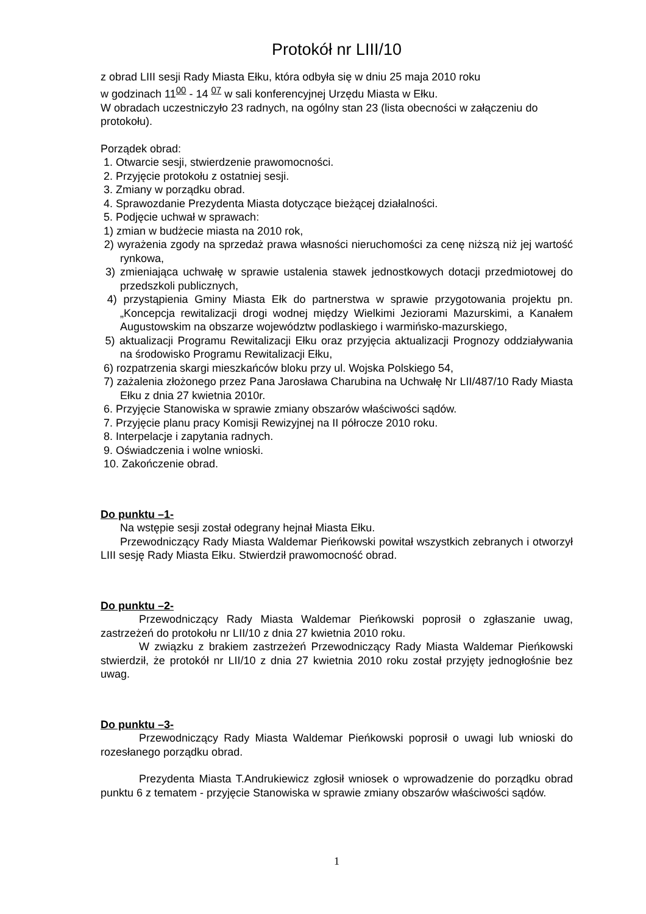Protokół nr LIII/10
z obrad LIII sesji Rady Miasta Ełku, która odbyła się w dniu 25 maja 2010 roku
w godzinach 11<sup>00</sup> - 14 <sup>07</sup> w sali konferencyjnej Urzędu Miasta w Ełku.
W obradach uczestniczyło 23 radnych, na ogólny stan 23 (lista obecności w załączeniu do protokołu).
Porządek obrad:
1. Otwarcie sesji, stwierdzenie prawomocności.
2. Przyjęcie protokołu z ostatniej sesji.
3. Zmiany w porządku obrad.
4. Sprawozdanie Prezydenta Miasta dotyczące bieżącej działalności.
5. Podjęcie uchwał w sprawach:
1) zmian w budżecie miasta na 2010 rok,
2) wyrażenia zgody na sprzedaż prawa własności nieruchomości za cenę niższą niż jej wartość rynkowa,
3) zmieniająca uchwałę w sprawie ustalenia stawek jednostkowych dotacji przedmiotowej do przedszkoli publicznych,
4) przystąpienia Gminy Miasta Ełk do partnerstwa w sprawie przygotowania projektu pn. „Koncepcja rewitalizacji drogi wodnej między Wielkimi Jeziorami Mazurskimi, a Kanałem Augustowskim na obszarze województw podlaskiego i warmińsko-mazurskiego,
5) aktualizacji Programu Rewitalizacji Ełku oraz przyjęcia aktualizacji Prognozy oddziaływania na środowisko Programu Rewitalizacji Ełku,
6) rozpatrzenia skargi mieszkańców bloku przy ul. Wojska Polskiego 54,
7) zażalenia złożonego przez Pana Jarosława Charubina na Uchwałę Nr LII/487/10 Rady Miasta Ełku z dnia 27 kwietnia 2010r.
6. Przyjęcie Stanowiska w sprawie zmiany obszarów właściwości sądów.
7. Przyjęcie planu pracy Komisji Rewizyjnej na II półrocze 2010 roku.
8. Interpelacje i zapytania radnych.
9. Oświadczenia i wolne wnioski.
10. Zakończenie obrad.
Do punktu –1-
Na wstępie sesji został odegrany hejnał Miasta Ełku.
Przewodniczący Rady Miasta Waldemar Pieńkowski powitał wszystkich zebranych i otworzył LIII sesję Rady Miasta Ełku. Stwierdził prawomocność obrad.
Do punktu –2-
Przewodniczący Rady Miasta Waldemar Pieńkowski poprosił o zgłaszanie uwag, zastrzeżeń do protokołu nr LII/10 z dnia 27 kwietnia 2010 roku.
W związku z brakiem zastrzeżeń Przewodniczący Rady Miasta Waldemar Pieńkowski stwierdził, że protokół nr LII/10 z dnia 27 kwietnia 2010 roku został przyjęty jednogłośnie bez uwag.
Do punktu –3-
Przewodniczący Rady Miasta Waldemar Pieńkowski poprosił o uwagi lub wnioski do rozesłanego porządku obrad.
Prezydenta Miasta T.Andrukiewicz zgłosił wniosek o wprowadzenie do porządku obrad punktu 6 z tematem - przyjęcie Stanowiska w sprawie zmiany obszarów właściwości sądów.
1